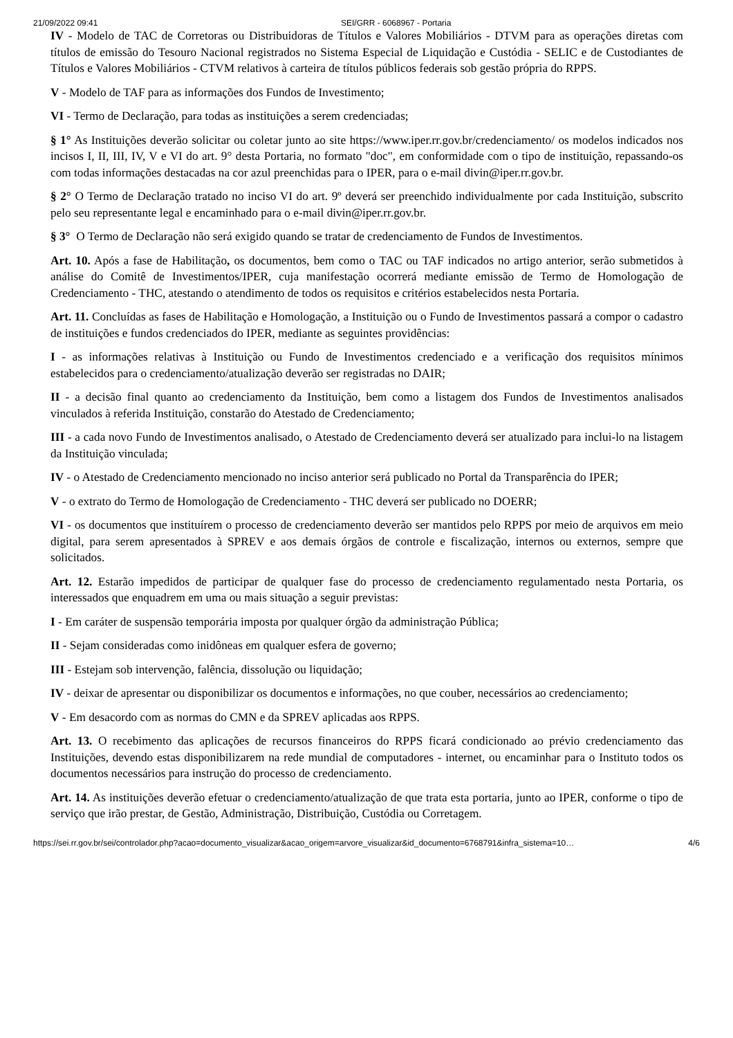21/09/2022 09:41 SEI/GRR - 6068967 - Portaria
IV - Modelo de TAC de Corretoras ou Distribuidoras de Títulos e Valores Mobiliários - DTVM para as operações diretas com títulos de emissão do Tesouro Nacional registrados no Sistema Especial de Liquidação e Custódia - SELIC e de Custodiantes de Títulos e Valores Mobiliários - CTVM relativos à carteira de títulos públicos federais sob gestão própria do RPPS.
V - Modelo de TAF para as informações dos Fundos de Investimento;
VI - Termo de Declaração, para todas as instituições a serem credenciadas;
§ 1° As Instituições deverão solicitar ou coletar junto ao site https://www.iper.rr.gov.br/credenciamento/ os modelos indicados nos incisos I, II, III, IV, V e VI do art. 9° desta Portaria, no formato "doc", em conformidade com o tipo de instituição, repassando-os com todas informações destacadas na cor azul preenchidas para o IPER, para o e-mail divin@iper.rr.gov.br.
§ 2° O Termo de Declaração tratado no inciso VI do art. 9º deverá ser preenchido individualmente por cada Instituição, subscrito pelo seu representante legal e encaminhado para o e-mail divin@iper.rr.gov.br.
§ 3° O Termo de Declaração não será exigido quando se tratar de credenciamento de Fundos de Investimentos.
Art. 10. Após a fase de Habilitação, os documentos, bem como o TAC ou TAF indicados no artigo anterior, serão submetidos à análise do Comitê de Investimentos/IPER, cuja manifestação ocorrerá mediante emissão de Termo de Homologação de Credenciamento - THC, atestando o atendimento de todos os requisitos e critérios estabelecidos nesta Portaria.
Art. 11. Concluídas as fases de Habilitação e Homologação, a Instituição ou o Fundo de Investimentos passará a compor o cadastro de instituições e fundos credenciados do IPER, mediante as seguintes providências:
I - as informações relativas à Instituição ou Fundo de Investimentos credenciado e a verificação dos requisitos mínimos estabelecidos para o credenciamento/atualização deverão ser registradas no DAIR;
II - a decisão final quanto ao credenciamento da Instituição, bem como a listagem dos Fundos de Investimentos analisados vinculados à referida Instituição, constarão do Atestado de Credenciamento;
III - a cada novo Fundo de Investimentos analisado, o Atestado de Credenciamento deverá ser atualizado para inclui-lo na listagem da Instituição vinculada;
IV - o Atestado de Credenciamento mencionado no inciso anterior será publicado no Portal da Transparência do IPER;
V - o extrato do Termo de Homologação de Credenciamento - THC deverá ser publicado no DOERR;
VI - os documentos que instituírem o processo de credenciamento deverão ser mantidos pelo RPPS por meio de arquivos em meio digital, para serem apresentados à SPREV e aos demais órgãos de controle e fiscalização, internos ou externos, sempre que solicitados.
Art. 12. Estarão impedidos de participar de qualquer fase do processo de credenciamento regulamentado nesta Portaria, os interessados que enquadrem em uma ou mais situação a seguir previstas:
I - Em caráter de suspensão temporária imposta por qualquer órgão da administração Pública;
II - Sejam consideradas como inidôneas em qualquer esfera de governo;
III - Estejam sob intervenção, falência, dissolução ou liquidação;
IV - deixar de apresentar ou disponibilizar os documentos e informações, no que couber, necessários ao credenciamento;
V - Em desacordo com as normas do CMN e da SPREV aplicadas aos RPPS.
Art. 13. O recebimento das aplicações de recursos financeiros do RPPS ficará condicionado ao prévio credenciamento das Instituições, devendo estas disponibilizarem na rede mundial de computadores - internet, ou encaminhar para o Instituto todos os documentos necessários para instrução do processo de credenciamento.
Art. 14. As instituições deverão efetuar o credenciamento/atualização de que trata esta portaria, junto ao IPER, conforme o tipo de serviço que irão prestar, de Gestão, Administração, Distribuição, Custódia ou Corretagem.
https://sei.rr.gov.br/sei/controlador.php?acao=documento_visualizar&acao_origem=arvore_visualizar&id_documento=6768791&infra_sistema=10… 4/6